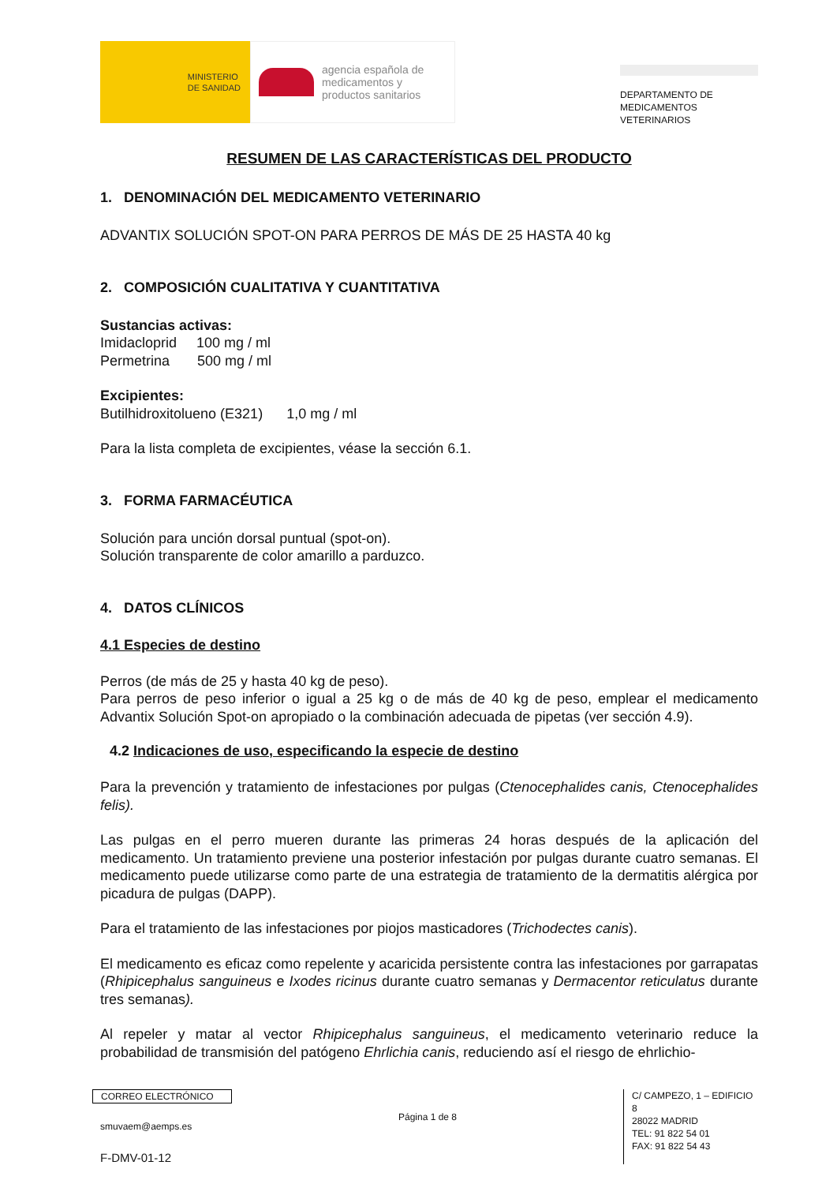MINISTERIO
DE SANIDAD
agencia española de
medicamentos y
productos sanitarios
DEPARTAMENTO DE
MEDICAMENTOS
VETERINARIOS
RESUMEN DE LAS CARACTERÍSTICAS DEL PRODUCTO
1. DENOMINACIÓN DEL MEDICAMENTO VETERINARIO
ADVANTIX SOLUCIÓN SPOT-ON PARA PERROS DE MÁS DE 25 HASTA 40 kg
2. COMPOSICIÓN CUALITATIVA Y CUANTITATIVA
Sustancias activas:
Imidacloprid 100 mg / ml
Permetrina 500 mg / ml
Excipientes:
Butilhidroxitolueno (E321) 1,0 mg / ml
Para la lista completa de excipientes, véase la sección 6.1.
3. FORMA FARMACÉUTICA
Solución para unción dorsal puntual (spot-on).
Solución transparente de color amarillo a parduzco.
4. DATOS CLÍNICOS
4.1 Especies de destino
Perros (de más de 25 y hasta 40 kg de peso).
Para perros de peso inferior o igual a 25 kg o de más de 40 kg de peso, emplear el medicamento Advantix Solución Spot-on apropiado o la combinación adecuada de pipetas (ver sección 4.9).
4.2 Indicaciones de uso, especificando la especie de destino
Para la prevención y tratamiento de infestaciones por pulgas (Ctenocephalides canis, Ctenocephalides felis).
Las pulgas en el perro mueren durante las primeras 24 horas después de la aplicación del medicamento. Un tratamiento previene una posterior infestación por pulgas durante cuatro semanas. El medicamento puede utilizarse como parte de una estrategia de tratamiento de la dermatitis alérgica por picadura de pulgas (DAPP).
Para el tratamiento de las infestaciones por piojos masticadores (Trichodectes canis).
El medicamento es eficaz como repelente y acaricida persistente contra las infestaciones por garrapatas (Rhipicephalus sanguineus e Ixodes ricinus durante cuatro semanas y Dermacentor reticulatus durante tres semanas).
Al repeler y matar al vector Rhipicephalus sanguineus, el medicamento veterinario reduce la probabilidad de transmisión del patógeno Ehrlichia canis, reduciendo así el riesgo de ehrlichio-
CORREO ELECTRÓNICO
smuvaem@aemps.es
F-DMV-01-12
Página 1 de 8
C/ CAMPEZO, 1 – EDIFICIO 8
28022 MADRID
TEL: 91 822 54 01
FAX: 91 822 54 43